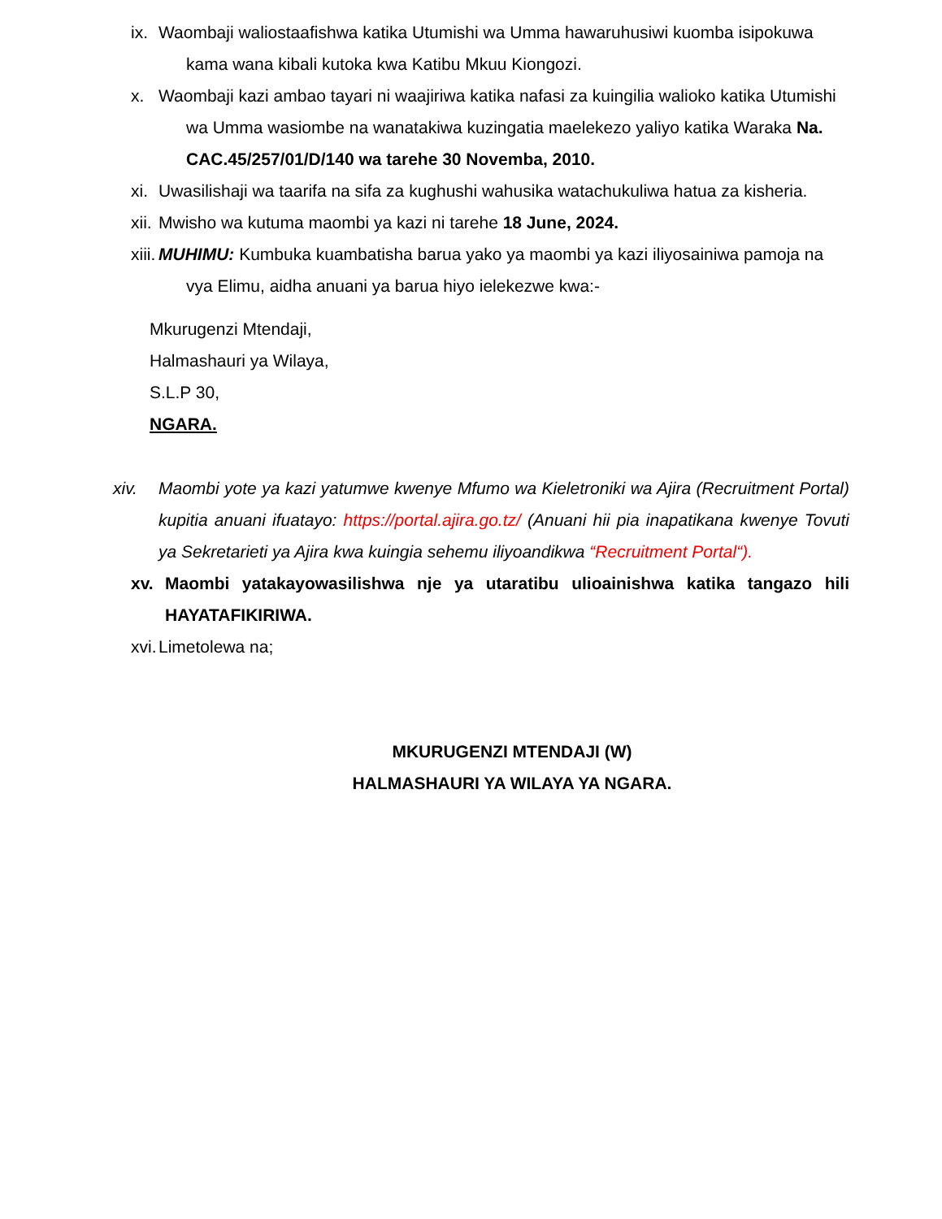ix.
Waombaji waliostaafishwa katika Utumishi wa Umma hawaruhusiwi kuomba isipokuwa kama wana kibali kutoka kwa Katibu Mkuu Kiongozi.
x.
Waombaji kazi ambao tayari ni waajiriwa katika nafasi za kuingilia walioko katika Utumishi wa Umma wasiombe na wanatakiwa kuzingatia maelekezo yaliyo katika Waraka Na. CAC.45/257/01/D/140 wa tarehe 30 Novemba, 2010.
xi.
Uwasilishaji wa taarifa na sifa za kughushi wahusika watachukuliwa hatua za kisheria.
xii.
Mwisho wa kutuma maombi ya kazi ni tarehe 18 June, 2024.
xiii.
MUHIMU: Kumbuka kuambatisha barua yako ya maombi ya kazi iliyosainiwa pamoja na vya Elimu, aidha anuani ya barua hiyo ielekezwe kwa:-
Mkurugenzi Mtendaji,
Halmashauri ya Wilaya,
S.L.P 30,
NGARA.
xiv.
Maombi yote ya kazi yatumwe kwenye Mfumo wa Kieletroniki wa Ajira (Recruitment Portal) kupitia anuani ifuatayo: https://portal.ajira.go.tz/ (Anuani hii pia inapatikana kwenye Tovuti ya Sekretarieti ya Ajira kwa kuingia sehemu iliyoandikwa “Recruitment Portal“).
xv.
Maombi yatakayowasilishwa nje ya utaratibu ulioainishwa katika tangazo hili HAYATAFIKIRIWA.
xvi.
Limetolewa na;
MKURUGENZI MTENDAJI (W)
HALMASHAURI YA WILAYA YA NGARA.